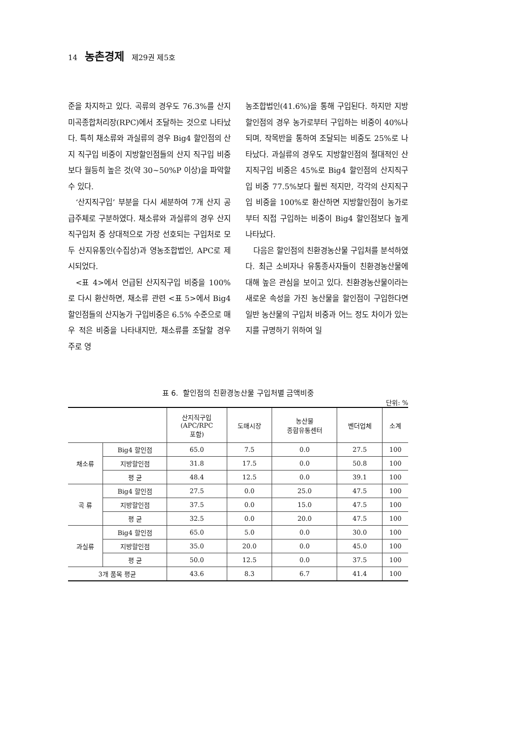14 농촌경제 제29권 제5호
준을 차지하고 있다. 곡류의 경우도 76.3%를 산지 미곡종합처리장(RPC)에서 조달하는 것으로 나타났다. 특히 채소류와 과실류의 경우 Big4 할인점의 산지 직구입 비중이 지방할인점들의 산지 직구입 비중보다 월등히 높은 것(약 30~50%P 이상)을 파악할 수 있다.
‘산지직구입’ 부분을 다시 세분하여 7개 산지 공급주체로 구분하였다. 채소류와 과실류의 경우 산지직구입처 중 상대적으로 가장 선호되는 구입처로 모두 산지유통인(수집상)과 영농조합법인, APC로 제시되었다.
<표 4>에서 언급된 산지직구입 비중을 100%로 다시 환산하면, 채소류 관련 <표 5>에서 Big4 할인점들의 산지농가 구입비중은 6.5% 수준으로 매우 적은 비중을 나타내지만, 채소류를 조달할 경우 주로 영
농조합법인(41.6%)을 통해 구입된다. 하지만 지방할인점의 경우 농가로부터 구입하는 비중이 40%나 되며, 작목반을 통하여 조달되는 비중도 25%로 나타났다. 과실류의 경우도 지방할인점의 절대적인 산지직구입 비중은 45%로 Big4 할인점의 산지직구입 비중 77.5%보다 훨씬 적지만, 각각의 산지직구입 비중을 100%로 환산하면 지방할인점이 농가로부터 직접 구입하는 비중이 Big4 할인점보다 높게 나타났다.
다음은 할인점의 친환경농산물 구입처를 분석하였다. 최근 소비자나 유통종사자들이 친환경농산물에 대해 높은 관심을 보이고 있다. 친환경농산물이라는 새로운 속성을 가진 농산물을 할인점이 구입한다면 일반 농산물의 구입처 비중과 어느 정도 차이가 있는지를 규명하기 위하여 일
표 6. 할인점의 친환경농산물 구입처별 금액비중
단위: %
| | | 산지직구입 (APC/RPC 포함) | 도매시장 | 농산물 종합유통센터 | 벤더업체 | 소계 |
| --- | --- | --- | --- | --- | --- | --- |
| 채소류 | Big4 할인점 | 65.0 | 7.5 | 0.0 | 27.5 | 100 |
| | 지방할인점 | 31.8 | 17.5 | 0.0 | 50.8 | 100 |
| | 평 균 | 48.4 | 12.5 | 0.0 | 39.1 | 100 |
| 곡 류 | Big4 할인점 | 27.5 | 0.0 | 25.0 | 47.5 | 100 |
| | 지방할인점 | 37.5 | 0.0 | 15.0 | 47.5 | 100 |
| | 평 균 | 32.5 | 0.0 | 20.0 | 47.5 | 100 |
| 과실류 | Big4 할인점 | 65.0 | 5.0 | 0.0 | 30.0 | 100 |
| | 지방할인점 | 35.0 | 20.0 | 0.0 | 45.0 | 100 |
| | 평 균 | 50.0 | 12.5 | 0.0 | 37.5 | 100 |
| 3개 품목 평균 | | 43.6 | 8.3 | 6.7 | 41.4 | 100 |